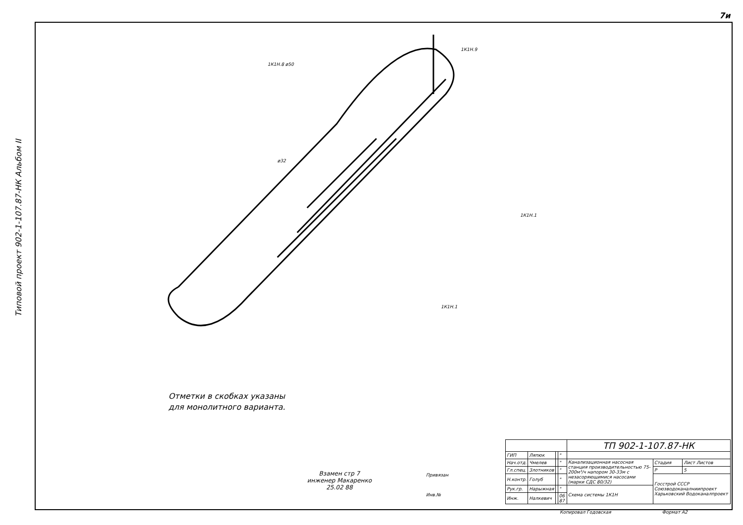7и
Типовой проект 902-1-107.87-НК Альбом II
1К1Н.8 ø50
1К1Н.9
ø32
1К1Н.1
1К1Н.1
Отметки в скобках указаны
для монолитного варианта.
Взамен стр 7
инженер Макаренко
25.02 88
| | | | | ТП 902-1-107.87-НК | | |
| ГИП | Ляпюк | | " | | | |
| Нач.отд. | Чмелев | | " | Канализационная насосная станция производительностью 75-200м³/ч напором 30-33м с незасоряющимися насосами (марки СДС 80/32) | Стадия | Лист Листов |
| Гл.спец. | Злотников | | " | | Р | 5 |
| Н.контр. | Голуб | | " | | Госстрой СССР Союзводоканалниипроект Харьковский Водоканалпроект | |
| Рук.гр. | Нарыжная | | " | Схема системы 1К1Н | | |
| Инж. | Налкевич | | 06 87 | | | |
Привязан
Инв.№
Копировал Годовская Формат А2